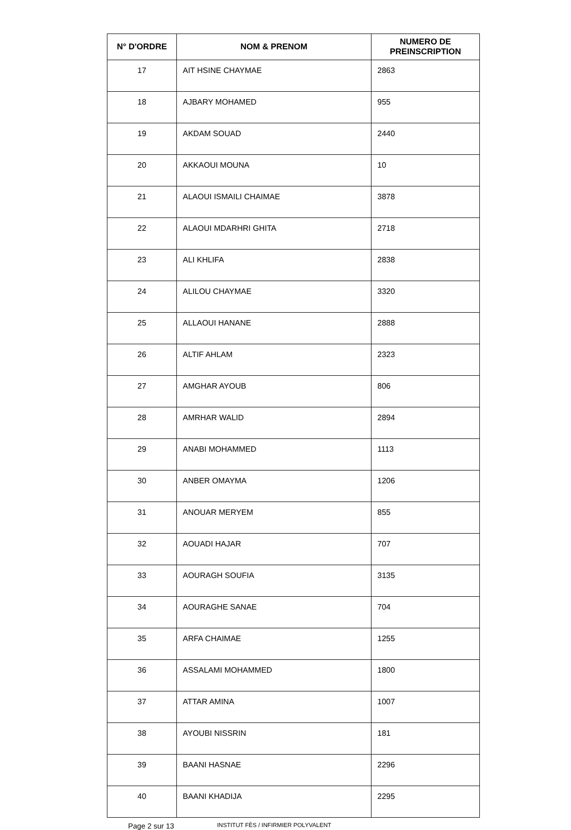| N° D'ORDRE | NOM & PRENOM | NUMERO DE PREINSCRIPTION |
| --- | --- | --- |
| 17 | AIT HSINE CHAYMAE | 2863 |
| 18 | AJBARY MOHAMED | 955 |
| 19 | AKDAM SOUAD | 2440 |
| 20 | AKKAOUI MOUNA | 10 |
| 21 | ALAOUI ISMAILI CHAIMAE | 3878 |
| 22 | ALAOUI MDARHRI GHITA | 2718 |
| 23 | ALI KHLIFA | 2838 |
| 24 | ALILOU CHAYMAE | 3320 |
| 25 | ALLAOUI HANANE | 2888 |
| 26 | ALTIF AHLAM | 2323 |
| 27 | AMGHAR AYOUB | 806 |
| 28 | AMRHAR WALID | 2894 |
| 29 | ANABI MOHAMMED | 1113 |
| 30 | ANBER OMAYMA | 1206 |
| 31 | ANOUAR MERYEM | 855 |
| 32 | AOUADI HAJAR | 707 |
| 33 | AOURAGH SOUFIA | 3135 |
| 34 | AOURAGHE SANAE | 704 |
| 35 | ARFA CHAIMAE | 1255 |
| 36 | ASSALAMI MOHAMMED | 1800 |
| 37 | ATTAR AMINA | 1007 |
| 38 | AYOUBI NISSRIN | 181 |
| 39 | BAANI HASNAE | 2296 |
| 40 | BAANI KHADIJA | 2295 |
Page 2 sur 13 INSTITUT FÈS / INFIRMIER POLYVALENT